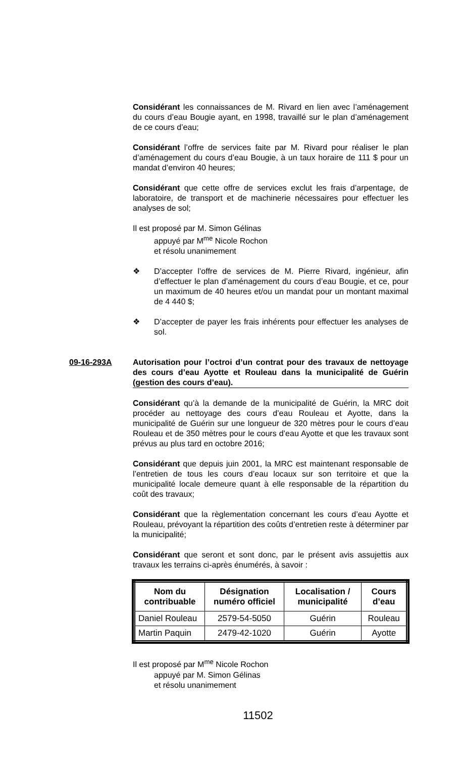Considérant les connaissances de M. Rivard en lien avec l’aménagement du cours d’eau Bougie ayant, en 1998, travaillé sur le plan d’aménagement de ce cours d’eau;
Considérant l’offre de services faite par M. Rivard pour réaliser le plan d’aménagement du cours d’eau Bougie, à un taux horaire de 111 $ pour un mandat d’environ 40 heures;
Considérant que cette offre de services exclut les frais d’arpentage, de laboratoire, de transport et de machinerie nécessaires pour effectuer les analyses de sol;
Il est proposé par M. Simon Gélinas
appuyé par M<sup>me</sup> Nicole Rochon
et résolu unanimement
❖ D’accepter l’offre de services de M. Pierre Rivard, ingénieur, afin d’effectuer le plan d’aménagement du cours d’eau Bougie, et ce, pour un maximum de 40 heures et/ou un mandat pour un montant maximal de 4 440 $;
❖ D’accepter de payer les frais inhérents pour effectuer les analyses de sol.
09-16-293A Autorisation pour l’octroi d’un contrat pour des travaux de nettoyage des cours d’eau Ayotte et Rouleau dans la municipalité de Guérin (gestion des cours d’eau).
Considérant qu’à la demande de la municipalité de Guérin, la MRC doit procéder au nettoyage des cours d’eau Rouleau et Ayotte, dans la municipalité de Guérin sur une longueur de 320 mètres pour le cours d’eau Rouleau et de 350 mètres pour le cours d’eau Ayotte et que les travaux sont prévus au plus tard en octobre 2016;
Considérant que depuis juin 2001, la MRC est maintenant responsable de l’entretien de tous les cours d’eau locaux sur son territoire et que la municipalité locale demeure quant à elle responsable de la répartition du coût des travaux;
Considérant que la règlementation concernant les cours d’eau Ayotte et Rouleau, prévoyant la répartition des coûts d’entretien reste à déterminer par la municipalité;
Considérant que seront et sont donc, par le présent avis assujettis aux travaux les terrains ci-après énumérés, à savoir :
| Nom du contribuable | Désignation numéro officiel | Localisation / municipalité | Cours d’eau |
| --- | --- | --- | --- |
| Daniel Rouleau | 2579-54-5050 | Guérin | Rouleau |
| Martin Paquin | 2479-42-1020 | Guérin | Ayotte |
Il est proposé par M<sup>me</sup> Nicole Rochon
appuyé par M. Simon Gélinas
et résolu unanimement
11502